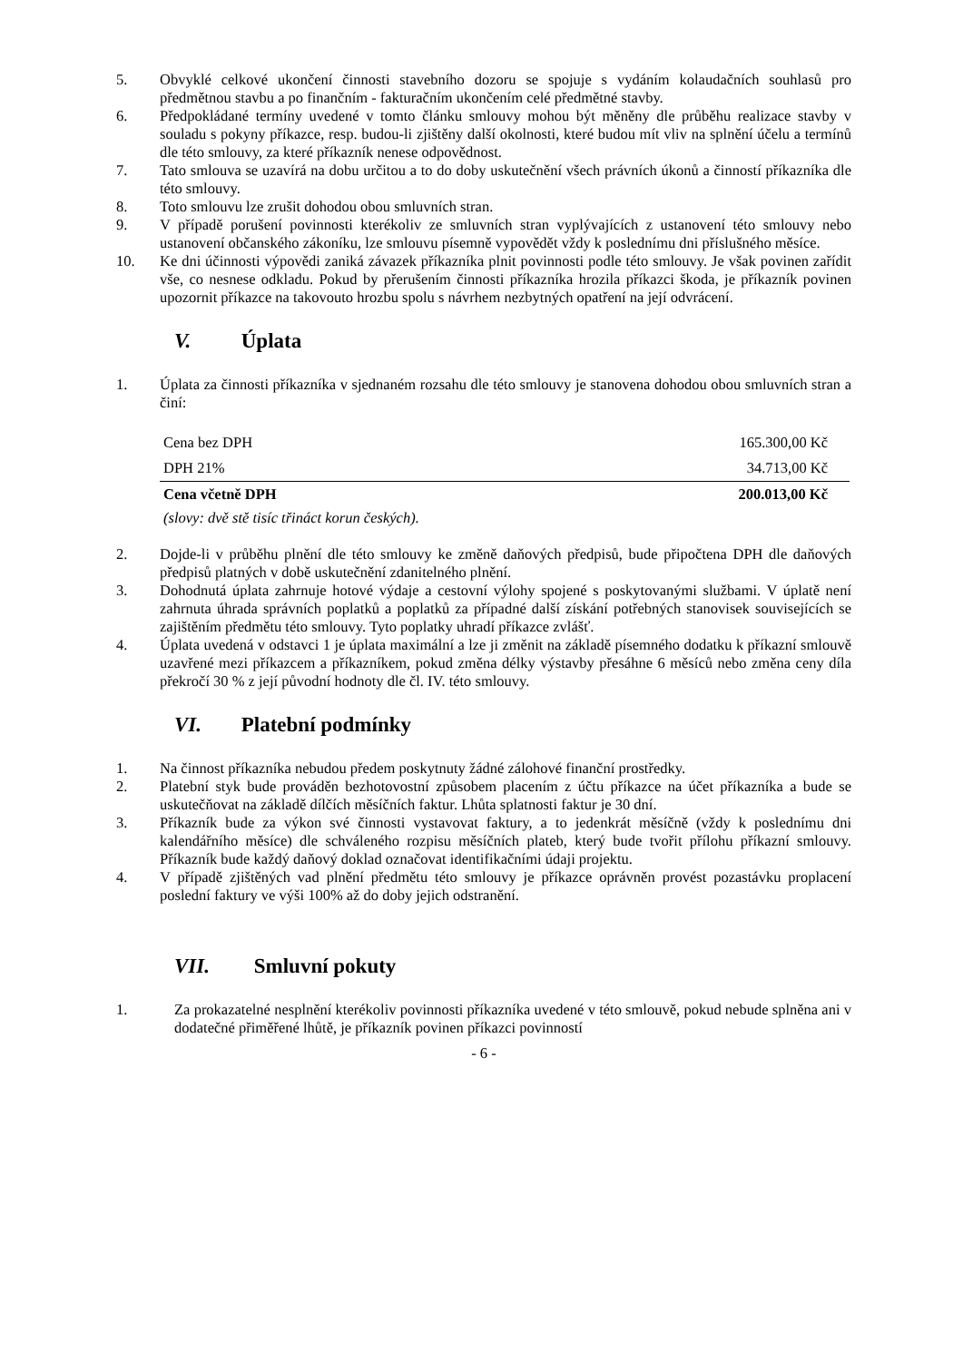5. Obvyklé celkové ukončení činnosti stavebního dozoru se spojuje s vydáním kolaudačních souhlasů pro předmětnou stavbu a po finančním - fakturačním ukončením celé předmětné stavby.
6. Předpokládané termíny uvedené v tomto článku smlouvy mohou být měněny dle průběhu realizace stavby v souladu s pokyny příkazce, resp. budou-li zjištěny další okolnosti, které budou mít vliv na splnění účelu a termínů dle této smlouvy, za které příkazník nenese odpovědnost.
7. Tato smlouva se uzavírá na dobu určitou a to do doby uskutečnění všech právních úkonů a činností příkazníka dle této smlouvy.
8. Toto smlouvu lze zrušit dohodou obou smluvních stran.
9. V případě porušení povinnosti kterékoliv ze smluvních stran vyplývajících z ustanovení této smlouvy nebo ustanovení občanského zákoníku, lze smlouvu písemně vypovědět vždy k poslednímu dni příslušného měsíce.
10. Ke dni účinnosti výpovědi zaniká závazek příkazníka plnit povinnosti podle této smlouvy. Je však povinen zařídit vše, co nesnese odkladu. Pokud by přerušením činnosti příkazníka hrozila příkazci škoda, je příkazník povinen upozornit příkazce na takovouto hrozbu spolu s návrhem nezbytných opatření na její odvrácení.
V. Úplata
1. Úplata za činnosti příkazníka v sjednaném rozsahu dle této smlouvy je stanovena dohodou obou smluvních stran a činí:
| Cena bez DPH | 165.300,00 Kč |
| DPH 21% | 34.713,00 Kč |
| Cena včetně DPH | 200.013,00 Kč |
(slovy: dvě stě tisíc třináct korun českých).
2. Dojde-li v průběhu plnění dle této smlouvy ke změně daňových předpisů, bude připočtena DPH dle daňových předpisů platných v době uskutečnění zdanitelného plnění.
3. Dohodnutá úplata zahrnuje hotové výdaje a cestovní výlohy spojené s poskytovanými službami. V úplatě není zahrnuta úhrada správních poplatků a poplatků za případné další získání potřebných stanovisek souvisejících se zajištěním předmětu této smlouvy. Tyto poplatky uhradí příkazce zvlášť.
4. Úplata uvedená v odstavci 1 je úplata maximální a lze ji změnit na základě písemného dodatku k příkazní smlouvě uzavřené mezi příkazcem a příkazníkem, pokud změna délky výstavby přesáhne 6 měsíců nebo změna ceny díla překročí 30 % z její původní hodnoty dle čl. IV. této smlouvy.
VI. Platební podmínky
1. Na činnost příkazníka nebudou předem poskytnuty žádné zálohové finanční prostředky.
2. Platební styk bude prováděn bezhotovostní způsobem placením z účtu příkazce na účet příkazníka a bude se uskutečňovat na základě dílčích měsíčních faktur. Lhůta splatnosti faktur je 30 dní.
3. Příkazník bude za výkon své činnosti vystavovat faktury, a to jedenkrát měsíčně (vždy k poslednímu dni kalendářního měsíce) dle schváleného rozpisu měsíčních plateb, který bude tvořit přílohu příkazní smlouvy. Příkazník bude každý daňový doklad označovat identifikačními údaji projektu.
4. V případě zjištěných vad plnění předmětu této smlouvy je příkazce oprávněn provést pozastávku proplacení poslední faktury ve výši 100% až do doby jejich odstranění.
VII. Smluvní pokuty
1. Za prokazatelné nesplnění kterékoliv povinnosti příkazníka uvedené v této smlouvě, pokud nebude splněna ani v dodatečné přiměřené lhůtě, je příkazník povinen příkazci povinností
- 6 -